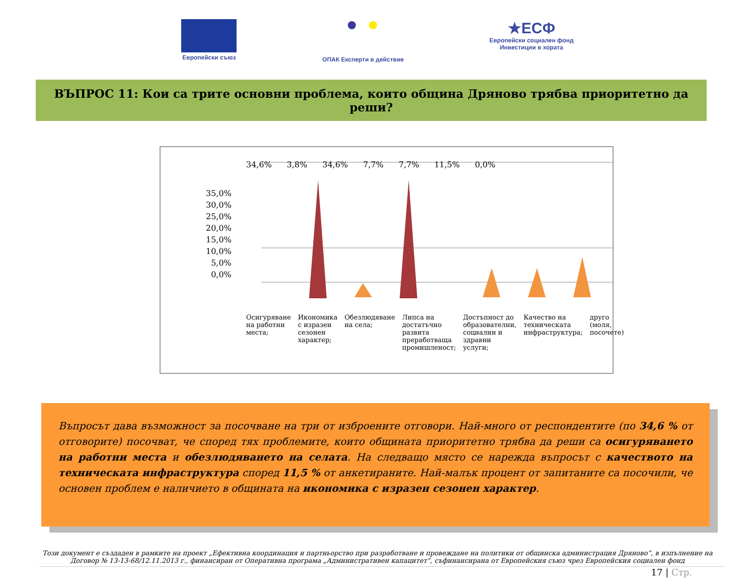Европейски съюз
ОПАК Експерти в действие
★ЕСФ
Европейски социален фонд
Инвестиции в хората
ВЪПРОС 11: Кои са трите основни проблема, които община Дряново трябва приоритетно да реши?
35,0%
30,0%
25,0%
20,0%
15,0%
10,0%
5,0%
0,0%
34,6% 3,8% 34,6% 7,7% 7,7% 11,5% 0,0%
Осигуряване на работни места; Икономика с изразен сезонен характер; Обезлюдяване на села; Липса на достатъчно развита преработваща промишленост; Достъпност до образователни, социални и здравни услуги; Качество на техническата инфраструктура; друго (моля, посочете)
Въпросът дава възможност за посочване на три от изброените отговори. Най-много от респондентите (по 34,6 % от отговорите) посочват, че според тях проблемите, които общината приоритетно трябва да реши са осигуряването на работни места и обезлюдяването на селата. На следващо място се нарежда въпросът с качеството на техническата инфраструктура според 11,5 % от анкетираните. Най-малък процент от запитаните са посочили, че основен проблем е наличието в общината на икономика с изразен сезонен характер.
Този документ е създаден в рамките на проект „Ефективна координация и партньорство при разработване и провеждане на политики от общинска администрация Дряново”, в изпълнение на Договор № 13-13-68/12.11.2013 г., финансиран от Оперативна програма „Административен капацитет”, съфинансирана от Европейския съюз чрез Европейския социален фонд
17 | Стр.